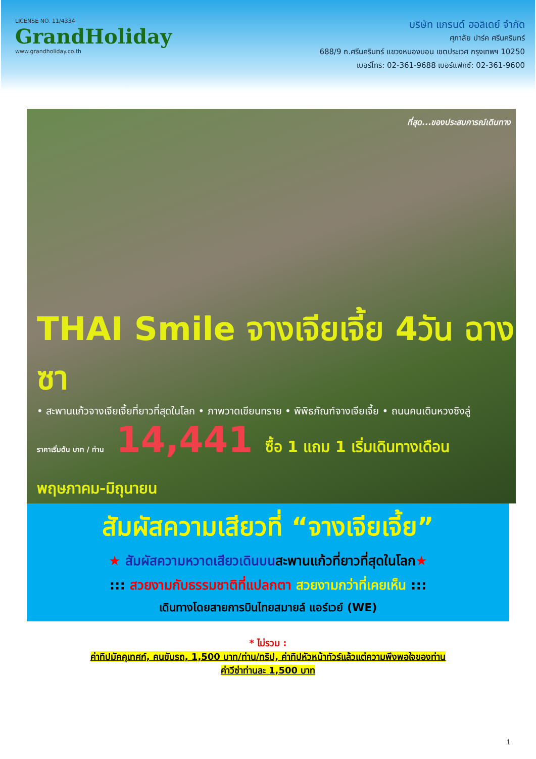LICENSE NO. 11/4334
GrandHoliday
www.grandholiday.co.th
บริษัท แกรนด์ ฮอลิเดย์ จำกัด
ศุภาลัย ปาร์ค ศรีนครินทร์
688/9 ถ.ศรีนครินทร์ แขวงหนองบอน เขตประเวศ กรุงเทพฯ 10250
เบอร์โทร: 02-361-9688 เบอร์แฟกซ์: 02-361-9600
ที่สุด...ของประสบการณ์เดินทาง
THAI Smile จางเจียเจี้ย 4วัน ฉางซา
• สะพานแก้วจางเจียเจี้ยที่ยาวที่สุดในโลก • ภาพวาดเขียนทราย • พิพิธภัณฑ์จางเจียเจี้ย • ถนนคนเดินหวงซิงลู่
ราคาเริ่มต้น บาท / ท่าน 14,441 ซื้อ 1 แถม 1 เริ่มเดินทางเดือน พฤษภาคม-มิถุนายน
สัมผัสความเสียวที่ “จางเจียเจี้ย”
★ สัมผัสความหวาดเสียวเดินบนสะพานแก้วที่ยาวที่สุดในโลก★
::: สวยงามกับธรรมชาติที่แปลกตา สวยงามกว่าที่เคยเห็น :::
เดินทางโดยสายการบินไทยสมายล์ แอร์เวย์ (WE)
* ไม่รวม :
ค่าทิปมัคคุเทศก์, คนขับรถ, 1,500 บาท/ท่าน/ทริป, ค่าทิปหัวหน้าทัวร์แล้วแต่ความพึงพอใจของท่าน
ค่าวีซ่าท่านละ 1,500 บาท
1